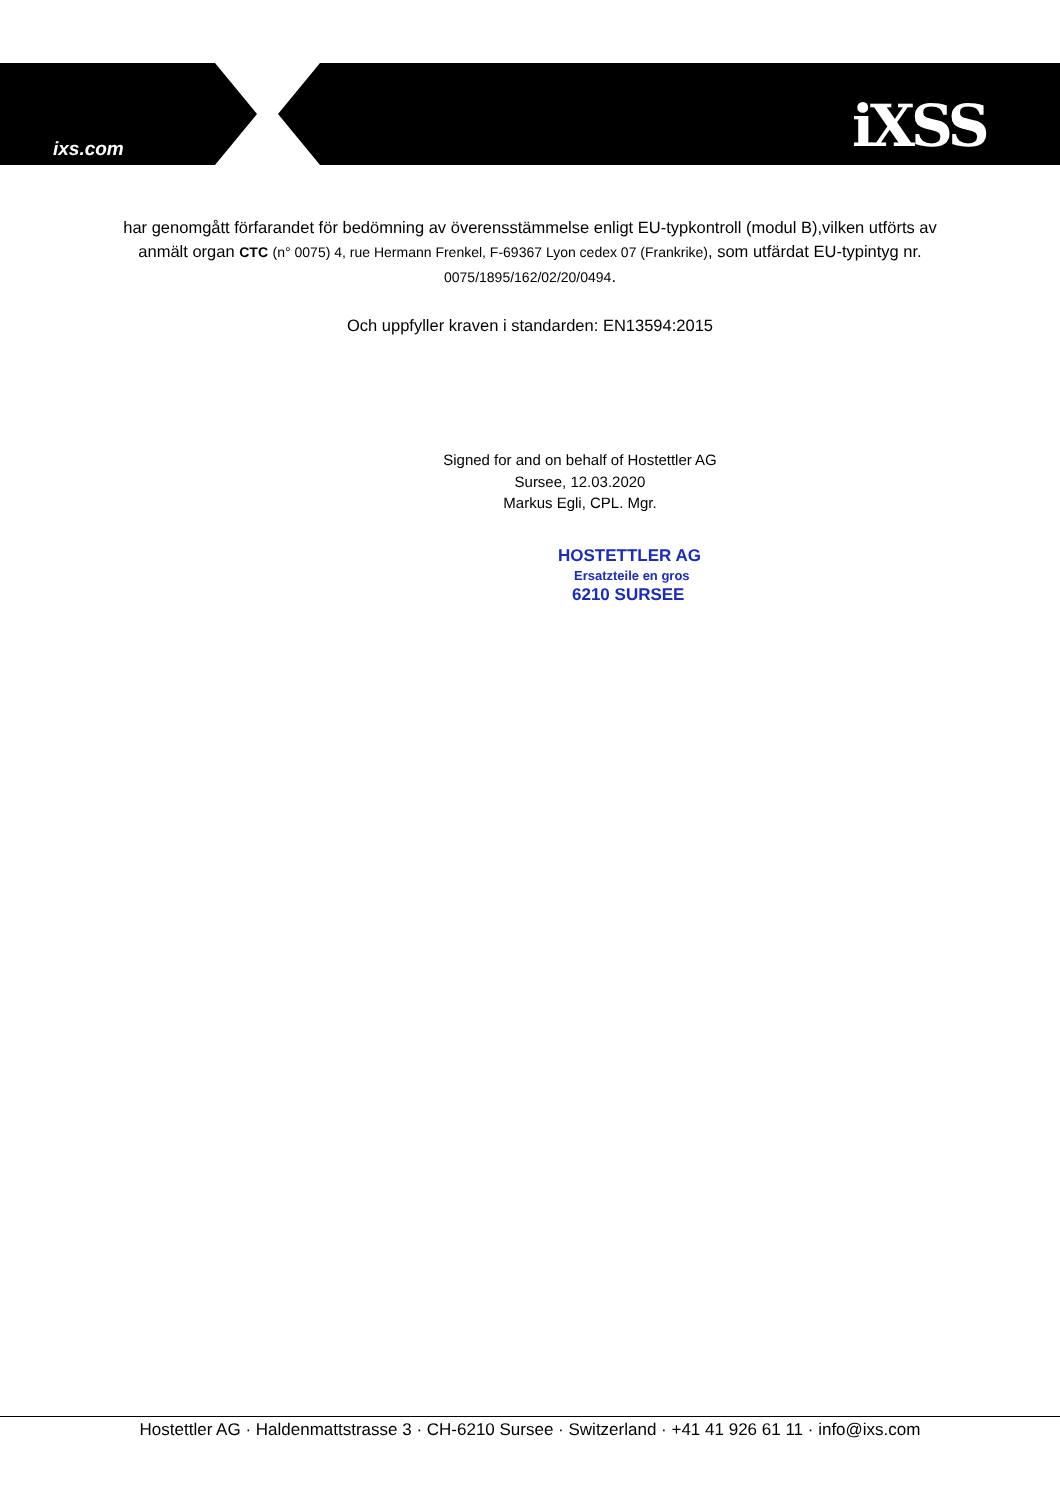ixs.com iXSS
har genomgått förfarandet för bedömning av överensstämmelse enligt EU-typkontroll (modul B),vilken utförts av anmält organ CTC (n° 0075) 4, rue Hermann Frenkel, F-69367 Lyon cedex 07 (Frankrike), som utfärdat EU-typintyg nr. 0075/1895/162/02/20/0494.
Och uppfyller kraven i standarden: EN13594:2015
Signed for and on behalf of Hostettler AG
Sursee, 12.03.2020
Markus Egli, CPL. Mgr.
HOSTETTLER AG
Ersatzteile en gros
6210 SURSEE
Hostettler AG · Haldenmattstrasse 3 · CH-6210 Sursee · Switzerland · +41 41 926 61 11 · info@ixs.com